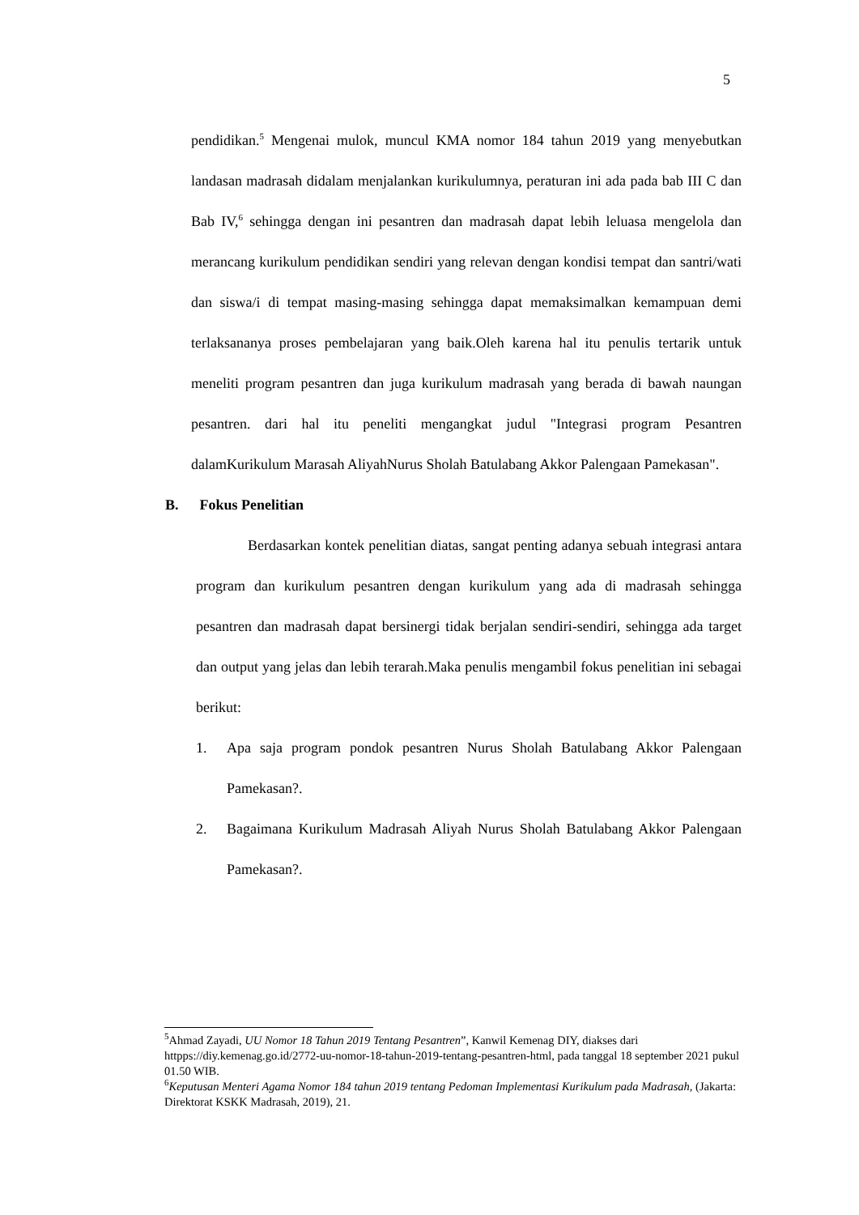5
pendidikan.<sup>5</sup> Mengenai mulok, muncul KMA nomor 184 tahun 2019 yang menyebutkan landasan madrasah didalam menjalankan kurikulumnya, peraturan ini ada pada bab III C dan Bab IV,<sup>6</sup> sehingga dengan ini pesantren dan madrasah dapat lebih leluasa mengelola dan merancang kurikulum pendidikan sendiri yang relevan dengan kondisi tempat dan santri/wati dan siswa/i di tempat masing-masing sehingga dapat memaksimalkan kemampuan demi terlaksananya proses pembelajaran yang baik.Oleh karena hal itu penulis tertarik untuk meneliti program pesantren dan juga kurikulum madrasah yang berada di bawah naungan pesantren. dari hal itu peneliti mengangkat judul "Integrasi program Pesantren dalamKurikulum Marasah AliyahNurus Sholah Batulabang Akkor Palengaan Pamekasan".
B. Fokus Penelitian
Berdasarkan kontek penelitian diatas, sangat penting adanya sebuah integrasi antara program dan kurikulum pesantren dengan kurikulum yang ada di madrasah sehingga pesantren dan madrasah dapat bersinergi tidak berjalan sendiri-sendiri, sehingga ada target dan output yang jelas dan lebih terarah.Maka penulis mengambil fokus penelitian ini sebagai berikut:
1. Apa saja program pondok pesantren Nurus Sholah Batulabang Akkor Palengaan Pamekasan?.
2. Bagaimana Kurikulum Madrasah Aliyah Nurus Sholah Batulabang Akkor Palengaan Pamekasan?.
<sup>5</sup> Ahmad Zayadi, UU Nomor 18 Tahun 2019 Tentang Pesantren”, Kanwil Kemenag DIY, diakses dari httpps://diy.kemenag.go.id/2772-uu-nomor-18-tahun-2019-tentang-pesantren-html, pada tanggal 18 september 2021 pukul 01.50 WIB.
<sup>6</sup> Keputusan Menteri Agama Nomor 184 tahun 2019 tentang Pedoman Implementasi Kurikulum pada Madrasah, (Jakarta: Direktorat KSKK Madrasah, 2019), 21.